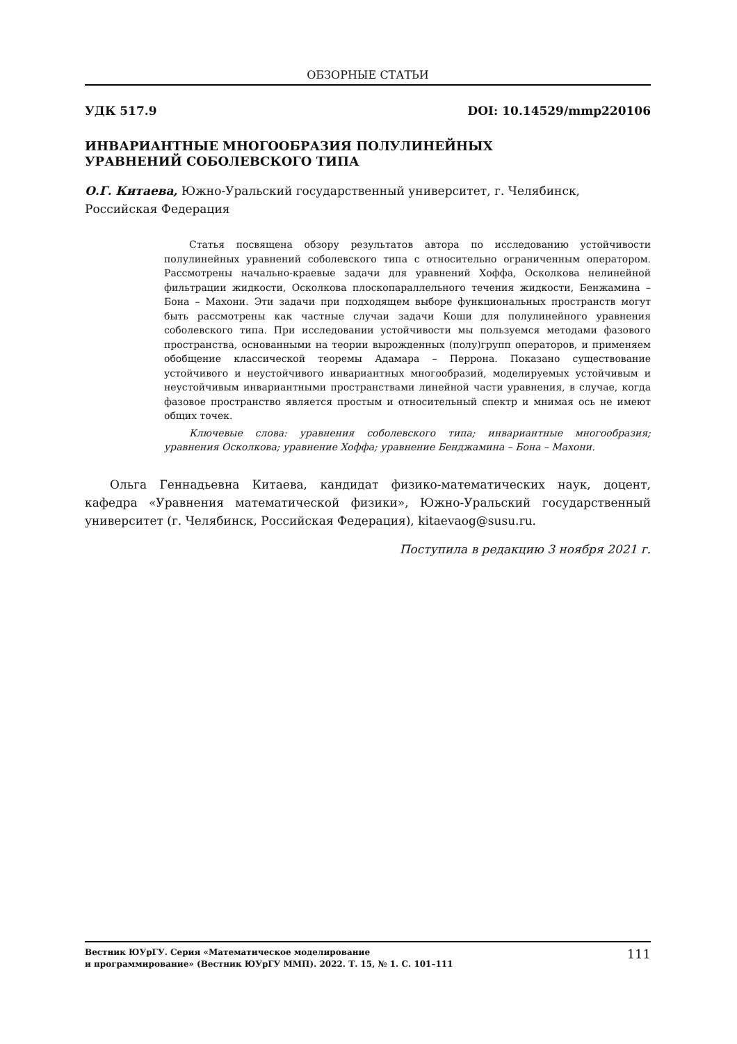ОБЗОРНЫЕ СТАТЬИ
УДК 517.9 DOI: 10.14529/mmp220106
ИНВАРИАНТНЫЕ МНОГООБРАЗИЯ ПОЛУЛИНЕЙНЫХ
УРАВНЕНИЙ СОБОЛЕВСКОГО ТИПА
О.Г. Китаева, Южно-Уральский государственный университет, г. Челябинск, Российская Федерация
Статья посвящена обзору результатов автора по исследованию устойчивости полулинейных уравнений соболевского типа с относительно ограниченным оператором. Рассмотрены начально-краевые задачи для уравнений Хоффа, Осколкова нелинейной фильтрации жидкости, Осколкова плоскопараллельного течения жидкости, Бенжамина – Бона – Махони. Эти задачи при подходящем выборе функциональных пространств могут быть рассмотрены как частные случаи задачи Коши для полулинейного уравнения соболевского типа. При исследовании устойчивости мы пользуемся методами фазового пространства, основанными на теории вырожденных (полу)групп операторов, и применяем обобщение классической теоремы Адамара – Перрона. Показано существование устойчивого и неустойчивого инвариантных многообразий, моделируемых устойчивым и неустойчивым инвариантными пространствами линейной части уравнения, в случае, когда фазовое пространство является простым и относительный спектр и мнимая ось не имеют общих точек.
Ключевые слова: уравнения соболевского типа; инвариантные многообразия; уравнения Осколкова; уравнение Хоффа; уравнение Бенджамина – Бона – Махони.
Ольга Геннадьевна Китаева, кандидат физико-математических наук, доцент, кафедра «Уравнения математической физики», Южно-Уральский государственный университет (г. Челябинск, Российская Федерация), kitaevaog@susu.ru.
Поступила в редакцию 3 ноября 2021 г.
Вестник ЮУрГУ. Серия «Математическое моделирование
и программирование» (Вестник ЮУрГУ ММП). 2022. Т. 15, № 1. С. 101–111
111